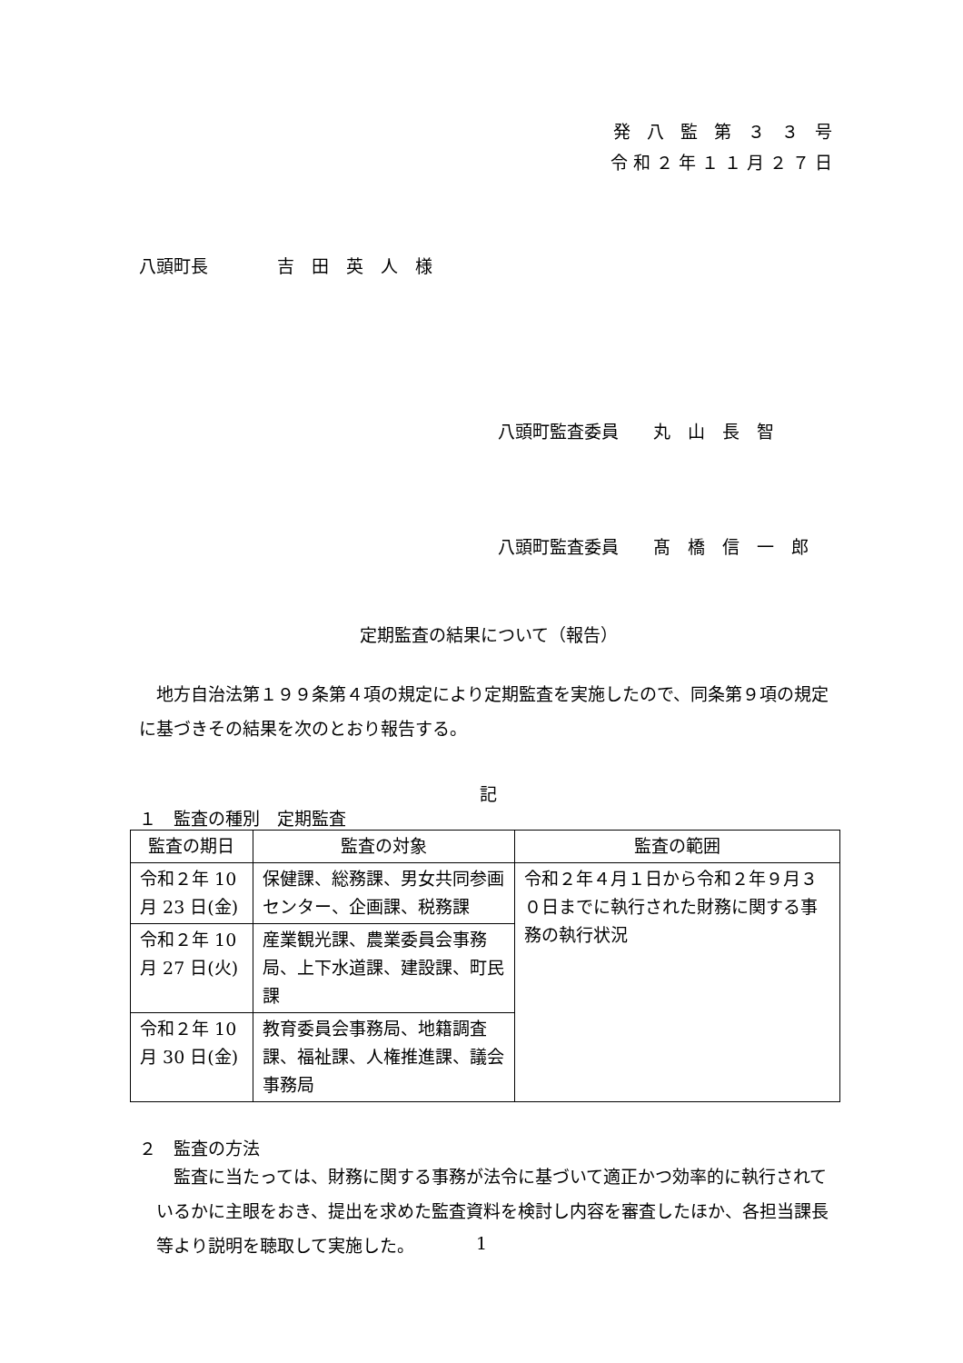発 八 監 第 ３ ３ 号
令和２年１１月２７日
八頭町長　　　　吉　田　英　人　様
八頭町監査委員　　丸　山　長　智
八頭町監査委員　　髙　橋　信　一　郎
定期監査の結果について（報告）
地方自治法第１９９条第４項の規定により定期監査を実施したので、同条第９項の規定に基づきその結果を次のとおり報告する。
記
１　監査の種別　定期監査
| 監査の期日 | 監査の対象 | 監査の範囲 |
| --- | --- | --- |
| 令和２年 10 月 23 日(金) | 保健課、総務課、男女共同参画センター、企画課、税務課 | 令和２年４月１日から令和２年９月３０日までに執行された財務に関する事務の執行状況 |
| 令和２年 10 月 27 日(火) | 産業観光課、農業委員会事務局、上下水道課、建設課、町民課 | |
| 令和２年 10 月 30 日(金) | 教育委員会事務局、地籍調査課、福祉課、人権推進課、議会事務局 | |
２　監査の方法
監査に当たっては、財務に関する事務が法令に基づいて適正かつ効率的に執行されているかに主眼をおき、提出を求めた監査資料を検討し内容を審査したほか、各担当課長等より説明を聴取して実施した。
1